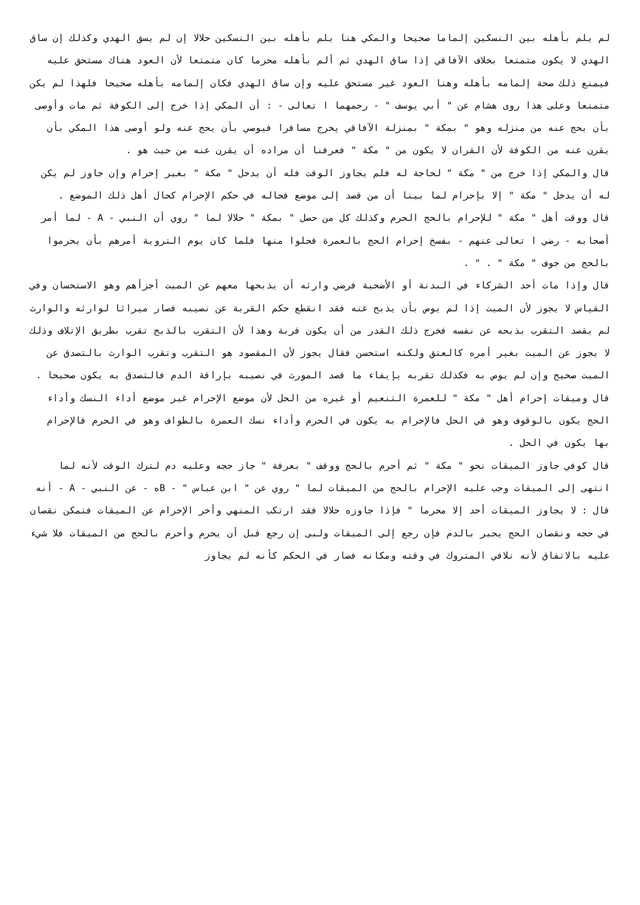لم يلم بأهله بين النسكين إلماما صحيحا والمكي هنا يلم بأهله بين النسكين حلالا إن لم يسق الهدي وكذلك إن ساق الهدي لا يكون متمتعا بخلاف الآفاقي إذا ساق الهدي ثم ألم بأهله محرما كان متمتعا لأن العود هناك مستحق عليه فيمنع ذلك صحة إلمامه بأهله وهنا العود غير مستحق عليه وإن ساق الهدي فكان إلمامه بأهله صحيحا فلهذا لم يكن متمتعا وعلى هذا روى هشام عن " أبي يوسف " - رحمهما ا تعالى - : أن المكي إذا خرج إلى الكوفة ثم مات وأوصى بأن يحج عنه من منزله وهو " بمكة " بمنزلة الآفاقي يخرج مسافرا فيوصي بأن يحج عنه ولو أوصى هذا المكي بأن يقرن عنه من الكوفة لأن القران لا يكون من " مكة " فعرفنا أن مراده أن يقرن عنه من حيث هو .
قال والمكي إذا خرج من " مكة " لحاجة له فلم يجاوز الوقت فله أن يدخل " مكة " بغير إحرام وإن جاوز لم يكن له أن يدخل " مكة " إلا بإحرام لما بينا أن من قصد إلى موضع فحاله في حكم الإحرام كحال أهل ذلك الموضع .
قال ووقت أهل " مكة " للإحرام بالحج الحرم وكذلك كل من حصل " بمكة " حلالا لما " روي أن النبي - A - لما أمر أصحابه - رضي ا تعالى عنهم - بفسخ إحرام الحج بالعمرة فحلوا منها فلما كان يوم التروية أمرهم بأن يحرموا بالحج من جوف " مكة " . " .
قال وإذا مات أحد الشركاء في البدنة أو الأضحية فرضي وارثه أن يذبحها معهم عن الميت أجزأهم وهو الاستحسان وفي القياس لا يجوز لأن الميت إذا لم يوص بأن يذبح عنه فقد انقطع حكم القربة عن نصيبه فصار ميراثا لوارثه والوارث لم يقصد التقرب بذبحه عن نفسه فخرج ذلك القدر من أن يكون قربة وهذا لأن التقرب بالذبح تقرب بطريق الإتلاف وذلك لا يجوز عن الميت بغير أمره كالعتق ولكنه استحسن فقال يجوز لأن المقصود هو التقرب وتقرب الوارث بالتصدق عن الميت صحيح وإن لم يوص به فكذلك تقربه بإيفاء ما قصد المورث في نصيبه بإراقة الدم فالتصدق به يكون صحيحا .
قال وميقات إحرام أهل " مكة " للعمرة التنعيم أو غيره من الحل لأن موضع الإحرام غير موضع أداء النسك وأداء الحج يكون بالوقوف وهو في الحل فالإحرام به يكون في الحرم وأداء نسك العمرة بالطواف وهو في الحرم فالإحرام بها يكون في الحل .
قال كوفي جاوز الميقات نحو " مكة " ثم أحرم بالحج ووقف " بعرفة " جاز حجه وعليه دم لترك الوقت لأنه لما انتهى إلى الميقات وجب عليه الإحرام بالحج من الميقات لما " روي عن " ابن عباس " - Bه - عن النبي - A - أنه قال : لا يجاوز الميقات أحد إلا محرما " فإذا جاوزه حلالا فقد ارتكب المنهي وأخر الإحرام عن الميقات فتمكن نقصان في حجه ونقصان الحج يجبر بالدم فإن رجع إلى الميقات ولبى إن رجع قبل أن يحرم وأحرم بالحج من الميقات فلا شيء عليه بالاتفاق لأنه تلافي المتروك في وقته ومكانه فصار في الحكم كأنه لم يجاوز